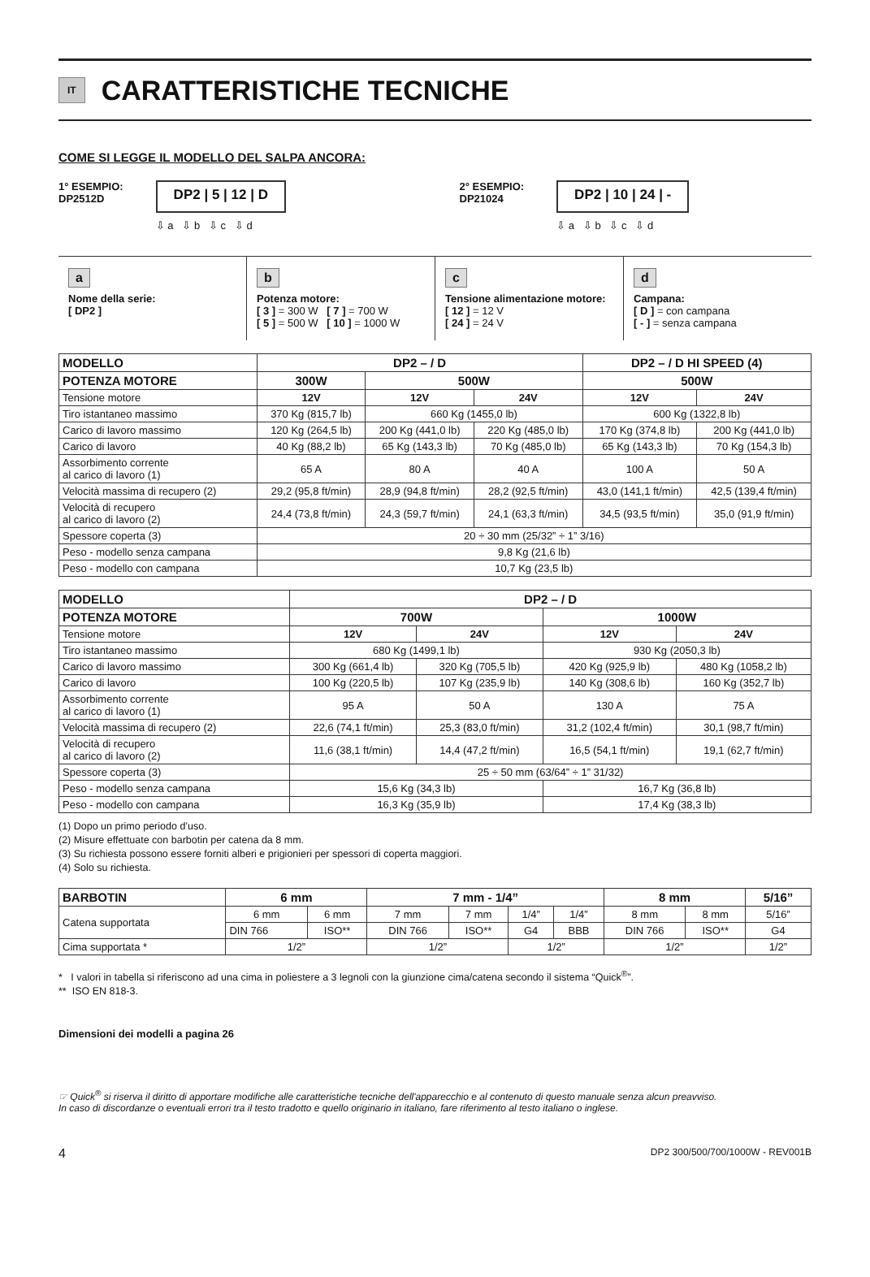IT
CARATTERISTICHE TECNICHE
COME SI LEGGE IL MODELLO DEL SALPA ANCORA:
1° ESEMPIO:
DP2512D
DP2 | 5 | 12 | D
⇩ a ⇩ b ⇩ c ⇩ d
2° ESEMPIO:
DP21024
DP2 | 10 | 24 | -
⇩ a ⇩ b ⇩ c ⇩ d
a
Nome della serie:
[ DP2 ]
b
Potenza motore:
[ 3 ] = 300 W [ 7 ] = 700 W
[ 5 ] = 500 W [ 10 ] = 1000 W
c
Tensione alimentazione motore:
[ 12 ] = 12 V
[ 24 ] = 24 V
d
Campana:
[ D ] = con campana
[ - ] = senza campana
| MODELLO | DP2 – / D | | | DP2 – / D HI SPEED (4) | |
| --- | --- | --- | --- | --- | --- |
| POTENZA MOTORE | 300W | 500W | | 500W | |
| Tensione motore | 12V | 12V | 24V | 12V | 24V |
| Tiro istantaneo massimo | 370 Kg (815,7 lb) | 660 Kg (1455,0 lb) | | 600 Kg (1322,8 lb) | |
| Carico di lavoro massimo | 120 Kg (264,5 lb) | 200 Kg (441,0 lb) | 220 Kg (485,0 lb) | 170 Kg (374,8 lb) | 200 Kg (441,0 lb) |
| Carico di lavoro | 40 Kg (88,2 lb) | 65 Kg (143,3 lb) | 70 Kg (485,0 lb) | 65 Kg (143,3 lb) | 70 Kg (154,3 lb) |
| Assorbimento corrente al carico di lavoro (1) | 65 A | 80 A | 40 A | 100 A | 50 A |
| Velocità massima di recupero (2) | 29,2 (95,8 ft/min) | 28,9 (94,8 ft/min) | 28,2 (92,5 ft/min) | 43,0 (141,1 ft/min) | 42,5 (139,4 ft/min) |
| Velocità di recupero al carico di lavoro (2) | 24,4 (73,8 ft/min) | 24,3 (59,7 ft/min) | 24,1 (63,3 ft/min) | 34,5 (93,5 ft/min) | 35,0 (91,9 ft/min) |
| Spessore coperta (3) | 20 ÷ 30 mm (25/32” ÷ 1” 3/16) | | | | |
| Peso - modello senza campana | 9,8 Kg (21,6 lb) | | | | |
| Peso - modello con campana | 10,7 Kg (23,5 lb) | | | | |
| MODELLO | DP2 – / D | | | |
| --- | --- | --- | --- | --- |
| POTENZA MOTORE | 700W | | 1000W | |
| Tensione motore | 12V | 24V | 12V | 24V |
| Tiro istantaneo massimo | 680 Kg (1499,1 lb) | | 930 Kg (2050,3 lb) | |
| Carico di lavoro massimo | 300 Kg (661,4 lb) | 320 Kg (705,5 lb) | 420 Kg (925,9 lb) | 480 Kg (1058,2 lb) |
| Carico di lavoro | 100 Kg (220,5 lb) | 107 Kg (235,9 lb) | 140 Kg (308,6 lb) | 160 Kg (352,7 lb) |
| Assorbimento corrente al carico di lavoro (1) | 95 A | 50 A | 130 A | 75 A |
| Velocità massima di recupero (2) | 22,6 (74,1 ft/min) | 25,3 (83,0 ft/min) | 31,2 (102,4 ft/min) | 30,1 (98,7 ft/min) |
| Velocità di recupero al carico di lavoro (2) | 11,6 (38,1 ft/min) | 14,4 (47,2 ft/min) | 16,5 (54,1 ft/min) | 19,1 (62,7 ft/min) |
| Spessore coperta (3) | 25 ÷ 50 mm (63/64” ÷ 1” 31/32) | | | |
| Peso - modello senza campana | 15,6 Kg (34,3 lb) | | 16,7 Kg (36,8 lb) | |
| Peso - modello con campana | 16,3 Kg (35,9 lb) | | 17,4 Kg (38,3 lb) | |
(1) Dopo un primo periodo d’uso.
(2) Misure effettuate con barbotin per catena da 8 mm.
(3) Su richiesta possono essere forniti alberi e prigionieri per spessori di coperta maggiori.
(4) Solo su richiesta.
| BARBOTIN | 6 mm | | 7 mm - 1/4” | | | | 8 mm | | 5/16” |
| --- | --- | --- | --- | --- | --- | --- | --- | --- | --- |
| Catena supportata | 6 mm | 6 mm | 7 mm | 7 mm | 1/4” | 1/4” | 8 mm | 8 mm | 5/16” |
| | DIN 766 | ISO** | DIN 766 | ISO** | G4 | BBB | DIN 766 | ISO** | G4 |
| Cima supportata * | 1/2” | | 1/2” | | 1/2” | | 1/2” | | 1/2” |
* I valori in tabella si riferiscono ad una cima in poliestere a 3 legnoli con la giunzione cima/catena secondo il sistema “Quick<sup>®</sup>”.
** ISO EN 818-3.
Dimensioni dei modelli a pagina 26
☞ Quick<sup>®</sup> si riserva il diritto di apportare modifiche alle caratteristiche tecniche dell'apparecchio e al contenuto di questo manuale senza alcun preavviso.
In caso di discordanze o eventuali errori tra il testo tradotto e quello originario in italiano, fare riferimento al testo italiano o inglese.
4 DP2 300/500/700/1000W - REV001B